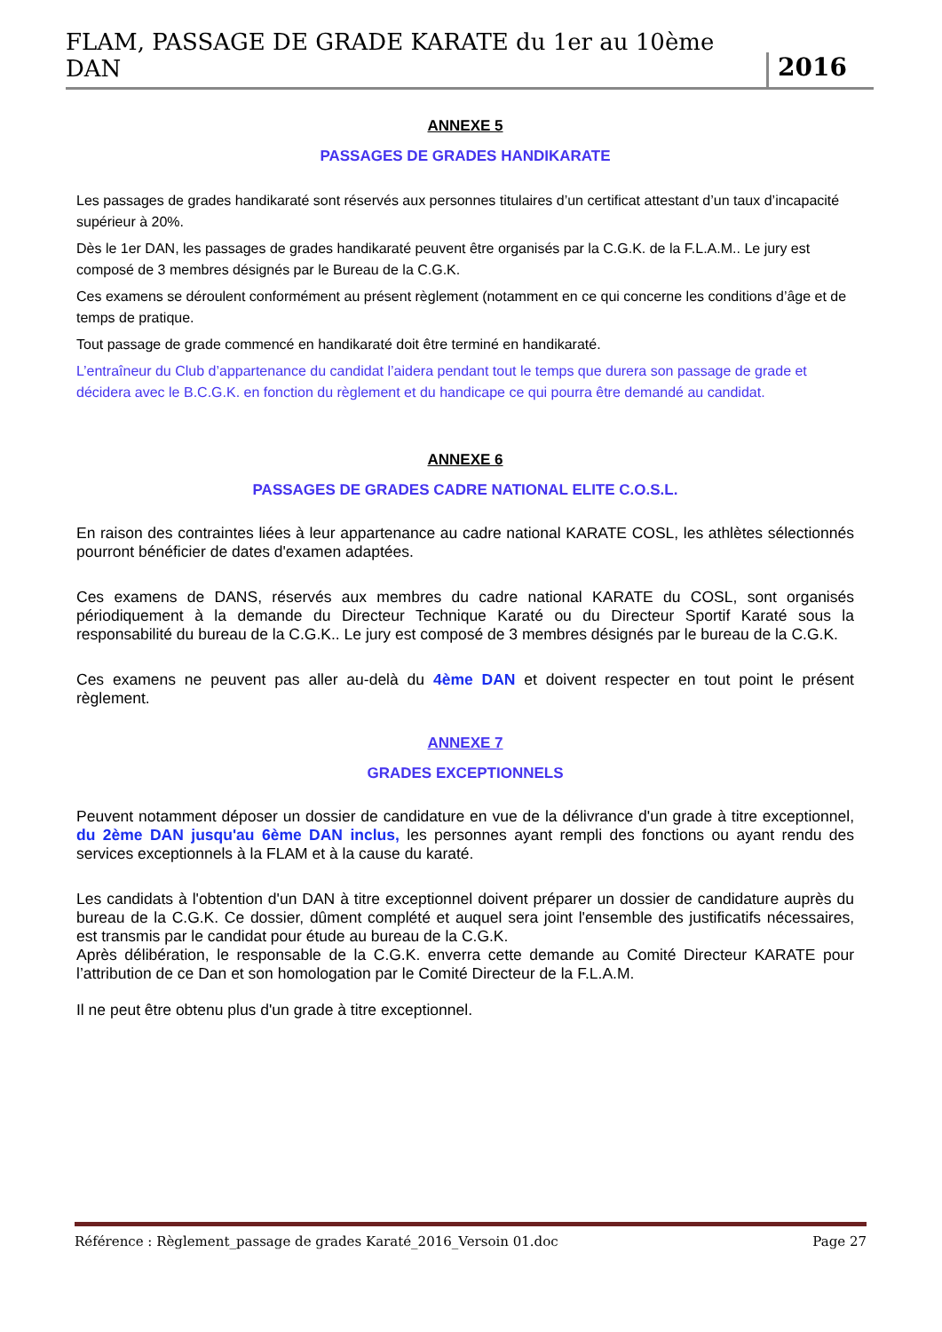FLAM, PASSAGE DE GRADE KARATE du 1er au 10ème DAN 2016
ANNEXE 5
PASSAGES DE GRADES HANDIKARATE
Les passages de grades handikaraté sont réservés aux personnes titulaires d’un certificat attestant d’un taux d’incapacité supérieur à 20%.
Dès le 1er DAN, les passages de grades handikaraté peuvent être organisés par la C.G.K. de la F.L.A.M.. Le jury est composé de 3 membres désignés par le Bureau de la C.G.K.
Ces examens se déroulent conformément au présent règlement (notamment en ce qui concerne les conditions d’âge et de temps de pratique.
Tout passage de grade commencé en handikaraté doit être terminé en handikaraté.
L’entraîneur du Club d’appartenance du candidat l’aidera pendant tout le temps que durera son passage de grade et décidera avec le B.C.G.K. en fonction du règlement et du handicape ce qui pourra être demandé au candidat.
ANNEXE 6
PASSAGES DE GRADES CADRE NATIONAL ELITE C.O.S.L.
En raison des contraintes liées à leur appartenance au cadre national KARATE COSL, les athlètes sélectionnés pourront bénéficier de dates d'examen adaptées.
Ces examens de DANS, réservés aux membres du cadre national KARATE du COSL, sont organisés périodiquement à la demande du Directeur Technique Karaté ou du Directeur Sportif Karaté sous la responsabilité du bureau de la C.G.K.. Le jury est composé de 3 membres désignés par le bureau de la C.G.K.
Ces examens ne peuvent pas aller au-delà du 4ème DAN et doivent respecter en tout point le présent règlement.
ANNEXE 7
GRADES EXCEPTIONNELS
Peuvent notamment déposer un dossier de candidature en vue de la délivrance d'un grade à titre exceptionnel, du 2ème DAN jusqu'au 6ème DAN inclus, les personnes ayant rempli des fonctions ou ayant rendu des services exceptionnels à la FLAM et à la cause du karaté.
Les candidats à l'obtention d'un DAN à titre exceptionnel doivent préparer un dossier de candidature auprès du bureau de la C.G.K. Ce dossier, dûment complété et auquel sera joint l'ensemble des justificatifs nécessaires, est transmis par le candidat pour étude au bureau de la C.G.K.
Après délibération, le responsable de la C.G.K. enverra cette demande au Comité Directeur KARATE pour l’attribution de ce Dan et son homologation par le Comité Directeur de la F.L.A.M.
Il ne peut être obtenu plus d'un grade à titre exceptionnel.
Référence : Règlement_passage de grades Karaté_2016_Versoin 01.doc Page 27